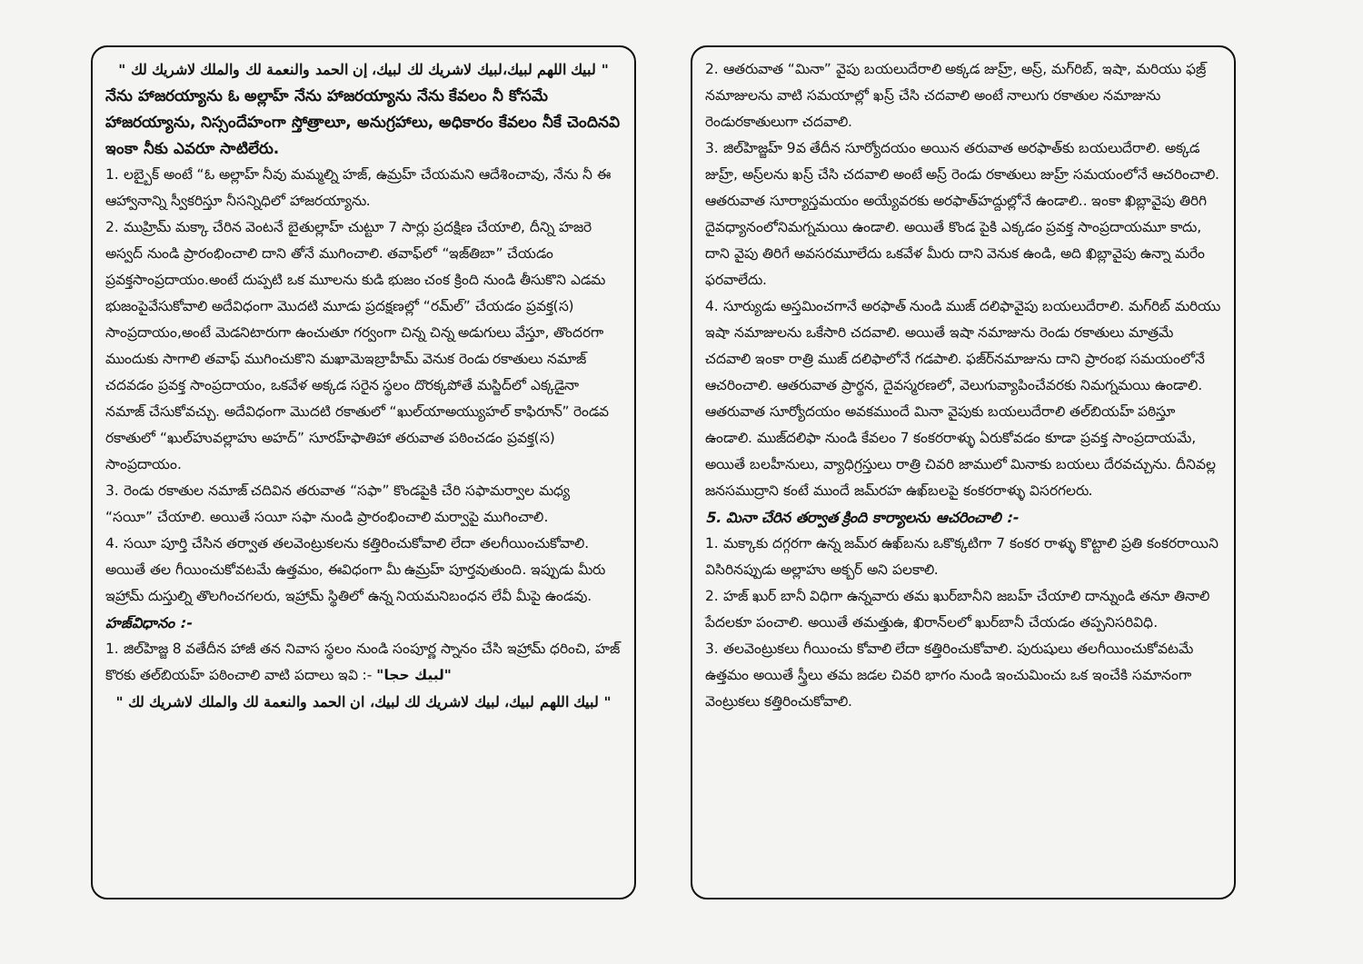" لبيك اللهم لبيك،لبيك لاشريك لك لبيك، إن الحمد والنعمة لك والملك لاشريك لك "
నేను హాజరయ్యాను ఓ అల్లాహ్ నేను హాజరయ్యాను నేను కేవలం నీ కోసమే హాజరయ్యాను, నిస్సందేహంగా స్తోత్రాలూ, అనుగ్రహాలు, అధికారం కేవలం నీకే చెందినవి ఇంకా నీకు ఎవరూ సాటిలేరు.
1. లబ్బైక్ అంటే “ఓ అల్లాహ్ నీవు మమ్మల్ని హజ్, ఉమ్రహ్ చేయమని ఆదేశించావు, నేను నీ ఈ ఆహ్వానాన్ని స్వీకరిస్తూ నీసన్నిధిలో హాజరయ్యాను.
2. ముహ్రిమ్ మక్కా చేరిన వెంటనే బైతుల్లాహ్ చుట్టూ 7 సార్లు ప్రదక్షిణ చేయాలి, దీన్ని హజరె అస్వద్ నుండి ప్రారంభించాలి దాని తోనే ముగించాలి. తవాఫ్‌లో “ఇజ్‌తిబా” చేయడం ప్రవక్తసాంప్రదాయం.అంటే దుప్పటి ఒక మూలను కుడి భుజం చంక క్రింది నుండి తీసుకొని ఎడమ భుజంపైవేసుకోవాలి అదేవిధంగా మొదటి మూడు ప్రదక్షణల్లో “రమ్‌ల్” చేయడం ప్రవక్త(స) సాంప్రదాయం,అంటే మెడనిటారుగా ఉంచుతూ గర్వంగా చిన్న చిన్న అడుగులు వేస్తూ, తొందరగా ముందుకు సాగాలి తవాఫ్ ముగించుకొని మఖామెఇబ్రాహీమ్ వెనుక రెండు రకాతులు నమాజ్ చదవడం ప్రవక్త సాంప్రదాయం, ఒకవేళ అక్కడ సరైన స్థలం దొరక్కపోతే మస్జిద్‌లో ఎక్కడైనా నమాజ్ చేసుకోవచ్చు. అదేవిధంగా మొదటి రకాతులో “ఖుల్‌యాఅయ్యుహల్ కాఫిరూన్” రెండవ రకాతులో “ఖుల్‌హువల్లాహు అహద్” సూరహ్‌ఫాతిహా తరువాత పఠించడం ప్రవక్త(స) సాంప్రదాయం.
3. రెండు రకాతుల నమాజ్ చదివిన తరువాత “సఫా” కొండపైకి చేరి సఫామర్వాల మధ్య “సయీ” చేయాలి. అయితే సయీ సఫా నుండి ప్రారంభించాలి మర్వాపై ముగించాలి.
4. సయీ పూర్తి చేసిన తర్వాత తలవెంట్రుకలను కత్తిరించుకోవాలి లేదా తలగీయించుకోవాలి. అయితే తల గీయించుకోవటమే ఉత్తమం, ఈవిధంగా మీ ఉమ్రహ్ పూర్తవుతుంది. ఇప్పుడు మీరు ఇహ్రామ్ దుస్తుల్ని తొలగించగలరు, ఇహ్రామ్ స్థితిలో ఉన్న నియమనిబంధన లేవీ మీపై ఉండవు.
హజ్‌విధానం :-
1. జిల్‌హిజ్జ 8 వతేదీన హాజీ తన నివాస స్థలం నుండి సంపూర్ణ స్నానం చేసి ఇహ్రామ్ ధరించి, హజ్ కొరకు తల్‌బియహ్ పఠించాలి వాటి పదాలు ఇవి :- "لبيك حجا"
" لبيك اللهم لبيك، لبيك لاشريك لك لبيك، ان الحمد والنعمة لك والملك لاشريك لك "
2. ఆతరువాత “మినా” వైపు బయలుదేరాలి అక్కడ జుహ్ర్, అస్ర్, మగ్‌రిబ్, ఇషా, మరియు ఫజ్ర్ నమాజులను వాటి సమయాల్లో ఖస్ర్ చేసి చదవాలి అంటే నాలుగు రకాతుల నమాజును రెండురకాతులుగా చదవాలి.
3. జిల్‌హిజ్జహ్ 9వ తేదీన సూర్యోదయం అయిన తరువాత అరఫాత్‌కు బయలుదేరాలి. అక్కడ జుహ్ర్, అస్ర్‌లను ఖస్ర్ చేసి చదవాలి అంటే అస్ర్ రెండు రకాతులు జుహ్ర్ సమయంలోనే ఆచరించాలి. ఆతరువాత సూర్యాస్తమయం అయ్యేవరకు అరఫాత్‌హద్దుల్లోనే ఉండాలి.. ఇంకా ఖిబ్లావైపు తిరిగి దైవధ్యానంలోనిమగ్నమయి ఉండాలి. అయితే కొండ పైకి ఎక్కడం ప్రవక్త సాంప్రదాయమూ కాదు, దాని వైపు తిరిగే అవసరమూలేదు ఒకవేళ మీరు దాని వెనుక ఉండి, అది ఖిబ్లావైపు ఉన్నా మరేం ఫరవాలేదు.
4. సూర్యుడు అస్తమించగానే అరఫాత్ నుండి ముజ్ దలిఫావైపు బయలుదేరాలి. మగ్‌రిబ్ మరియు ఇషా నమాజులను ఒకేసారి చదవాలి. అయితే ఇషా నమాజును రెండు రకాతులు మాత్రమే చదవాలి ఇంకా రాత్రి ముజ్ దలిఫాలోనే గడపాలి. ఫజ్‌ర్‌నమాజును దాని ప్రారంభ సమయంలోనే ఆచరించాలి. ఆతరువాత ప్రార్థన, దైవస్మరణలో, వెలుగువ్యాపించేవరకు నిమగ్నమయి ఉండాలి. ఆతరువాత సూర్యోదయం అవకముందే మినా వైపుకు బయలుదేరాలి తల్‌బియహ్ పఠిస్తూ ఉండాలి. ముజ్‌దలిఫా నుండి కేవలం 7 కంకరరాళ్ళు ఏరుకోవడం కూడా ప్రవక్త సాంప్రదాయమే, అయితే బలహీనులు, వ్యాధిగ్రస్తులు రాత్రి చివరి జాములో మినాకు బయలు దేరవచ్చును. దీనివల్ల జనసముద్రాని కంటే ముందే జమ్‌రహ ఉఖ్‌బలపై కంకరరాళ్ళు విసరగలరు.
5. మినా చేరిన తర్వాత క్రింది కార్యాలను ఆచరించాలి :-
1. మక్కాకు దగ్గరగా ఉన్న జమ్‌ర ఉఖ్‌బను ఒకొక్కటిగా 7 కంకర రాళ్ళు కొట్టాలి ప్రతి కంకరరాయిని విసిరినప్పుడు అల్లాహు అక్బర్ అని పలకాలి.
2. హజ్ ఖుర్ బానీ విధిగా ఉన్నవారు తమ ఖుర్‌బానీని జబహ్ చేయాలి దాన్నుండి తనూ తినాలి పేదలకూ పంచాలి. అయితే తమత్తుఉ, ఖిరాన్‌లలో ఖుర్‌బానీ చేయడం తప్పనిసరివిధి.
3. తలవెంట్రుకలు గీయించు కోవాలి లేదా కత్తిరించుకోవాలి. పురుషులు తలగీయించుకోవటమే ఉత్తమం అయితే స్త్రీలు తమ జడల చివరి భాగం నుండి ఇంచుమించు ఒక ఇంచేకి సమానంగా వెంట్రుకలు కత్తిరించుకోవాలి.